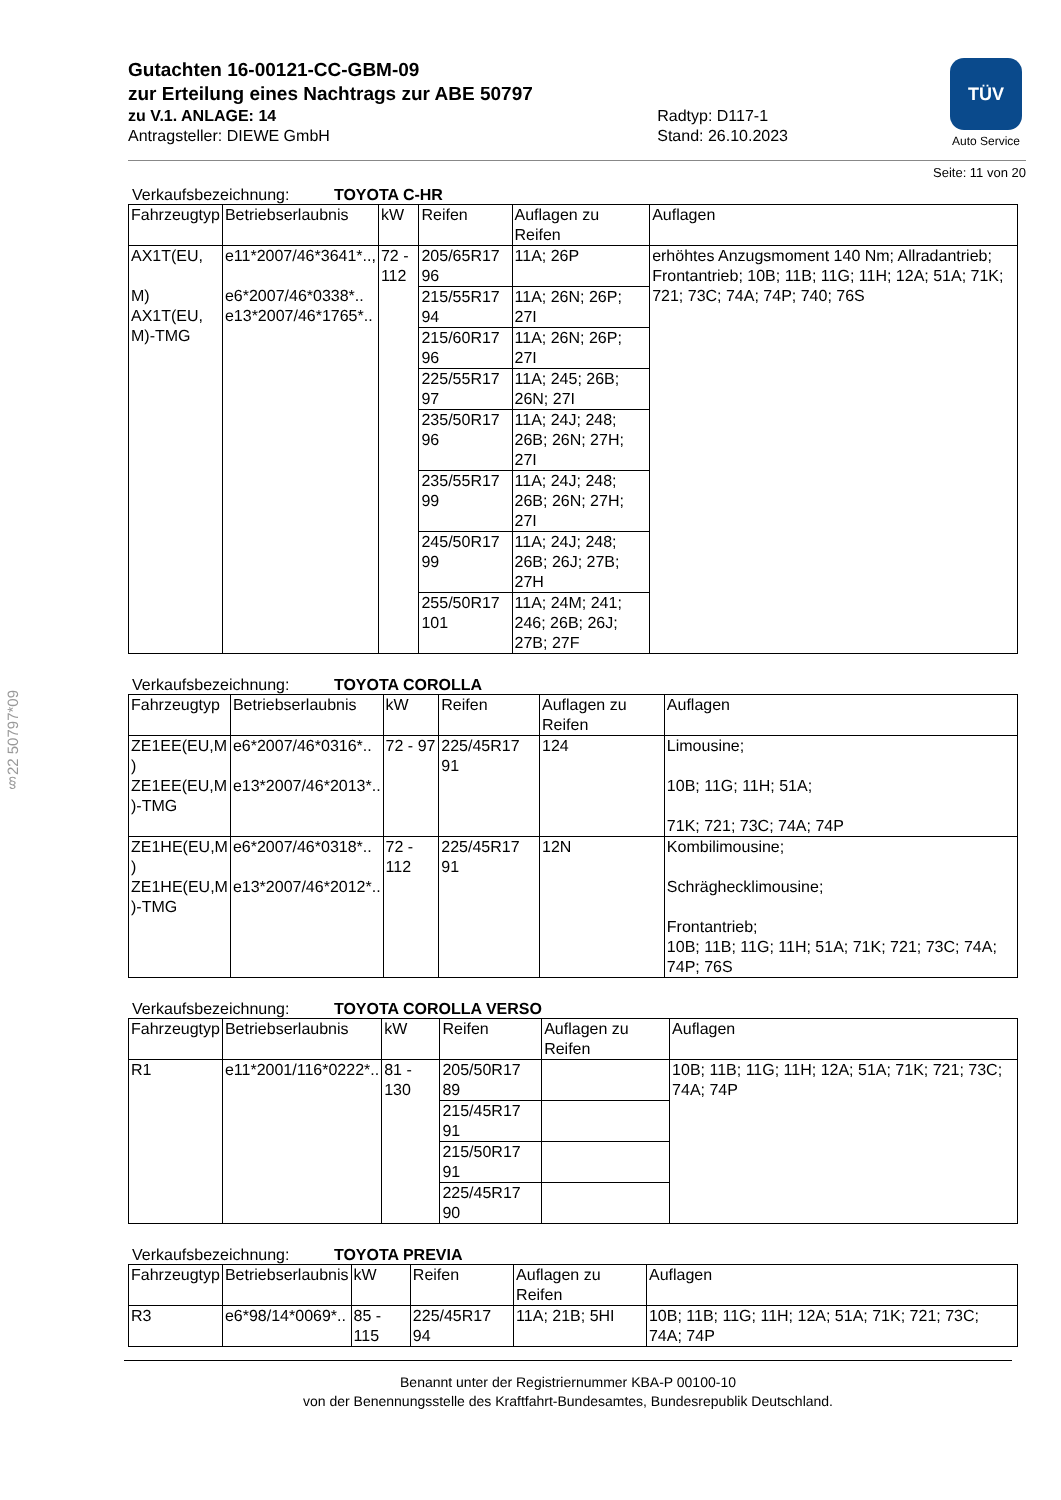TÜV
Auto Service
§22 50797*09
Gutachten 16-00121-CC-GBM-09
zur Erteilung eines Nachtrags zur ABE 50797
zu V.1. ANLAGE: 14
Antragsteller: DIEWE GmbH
Radtyp: D117-1
Stand: 26.10.2023
Seite: 11 von 20
Verkaufsbezeichnung: TOYOTA C-HR
| Fahrzeugtyp | Betriebserlaubnis | kW | Reifen | Auflagen zu Reifen | Auflagen |
| --- | --- | --- | --- | --- | --- |
| AX1T(EU, M) AX1T(EU, M)-TMG | e11*2007/46*3641*.., e6*2007/46*0338*.. e13*2007/46*1765*.. | 72 - 112 | 205/65R17 96 | 11A; 26P | erhöhtes Anzugsmoment 140 Nm; Allradantrieb; Frontantrieb; 10B; 11B; 11G; 11H; 12A; 51A; 71K; 721; 73C; 74A; 74P; 740; 76S |
| | | | 215/55R17 94 | 11A; 26N; 26P; 27I | |
| | | | 215/60R17 96 | 11A; 26N; 26P; 27I | |
| | | | 225/55R17 97 | 11A; 245; 26B; 26N; 27I | |
| | | | 235/50R17 96 | 11A; 24J; 248; 26B; 26N; 27H; 27I | |
| | | | 235/55R17 99 | 11A; 24J; 248; 26B; 26N; 27H; 27I | |
| | | | 245/50R17 99 | 11A; 24J; 248; 26B; 26J; 27B; 27H | |
| | | | 255/50R17 101 | 11A; 24M; 241; 246; 26B; 26J; 27B; 27F | |
Verkaufsbezeichnung: TOYOTA COROLLA
| Fahrzeugtyp | Betriebserlaubnis | kW | Reifen | Auflagen zu Reifen | Auflagen |
| --- | --- | --- | --- | --- | --- |
| ZE1EE(EU,M ) ZE1EE(EU,M )-TMG | e6*2007/46*0316*.. e13*2007/46*2013*.. | 72 - 97 | 225/45R17 91 | 124 | Limousine; 10B; 11G; 11H; 51A; 71K; 721; 73C; 74A; 74P |
| ZE1HE(EU,M ) ZE1HE(EU,M )-TMG | e6*2007/46*0318*.. e13*2007/46*2012*.. | 72 - 112 | 225/45R17 91 | 12N | Kombilimousine; Schräghecklimousine; Frontantrieb; 10B; 11B; 11G; 11H; 51A; 71K; 721; 73C; 74A; 74P; 76S |
Verkaufsbezeichnung: TOYOTA COROLLA VERSO
| Fahrzeugtyp | Betriebserlaubnis | kW | Reifen | Auflagen zu Reifen | Auflagen |
| --- | --- | --- | --- | --- | --- |
| R1 | e11*2001/116*0222*.. | 81 - 130 | 205/50R17 89 | | 10B; 11B; 11G; 11H; 12A; 51A; 71K; 721; 73C; 74A; 74P |
| | | | 215/45R17 91 | | |
| | | | 215/50R17 91 | | |
| | | | 225/45R17 90 | | |
Verkaufsbezeichnung: TOYOTA PREVIA
| Fahrzeugtyp | Betriebserlaubnis | kW | Reifen | Auflagen zu Reifen | Auflagen |
| --- | --- | --- | --- | --- | --- |
| R3 | e6*98/14*0069*.. | 85 - 115 | 225/45R17 94 | 11A; 21B; 5HI | 10B; 11B; 11G; 11H; 12A; 51A; 71K; 721; 73C; 74A; 74P |
Benannt unter der Registriernummer KBA-P 00100-10
von der Benennungsstelle des Kraftfahrt-Bundesamtes, Bundesrepublik Deutschland.